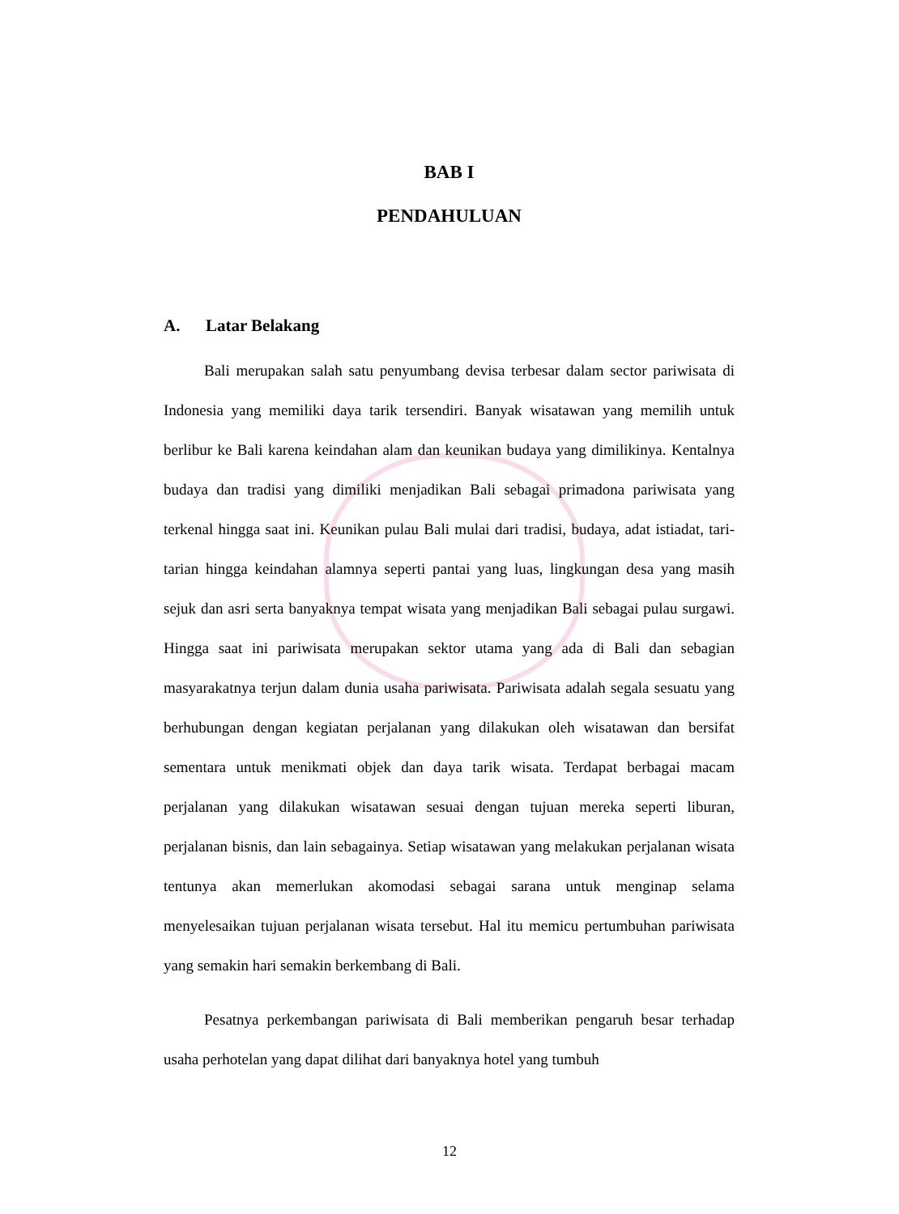BAB I
PENDAHULUAN
A. Latar Belakang
Bali merupakan salah satu penyumbang devisa terbesar dalam sector pariwisata di Indonesia yang memiliki daya tarik tersendiri. Banyak wisatawan yang memilih untuk berlibur ke Bali karena keindahan alam dan keunikan budaya yang dimilikinya. Kentalnya budaya dan tradisi yang dimiliki menjadikan Bali sebagai primadona pariwisata yang terkenal hingga saat ini. Keunikan pulau Bali mulai dari tradisi, budaya, adat istiadat, tari-tarian hingga keindahan alamnya seperti pantai yang luas, lingkungan desa yang masih sejuk dan asri serta banyaknya tempat wisata yang menjadikan Bali sebagai pulau surgawi. Hingga saat ini pariwisata merupakan sektor utama yang ada di Bali dan sebagian masyarakatnya terjun dalam dunia usaha pariwisata. Pariwisata adalah segala sesuatu yang berhubungan dengan kegiatan perjalanan yang dilakukan oleh wisatawan dan bersifat sementara untuk menikmati objek dan daya tarik wisata. Terdapat berbagai macam perjalanan yang dilakukan wisatawan sesuai dengan tujuan mereka seperti liburan, perjalanan bisnis, dan lain sebagainya. Setiap wisatawan yang melakukan perjalanan wisata tentunya akan memerlukan akomodasi sebagai sarana untuk menginap selama menyelesaikan tujuan perjalanan wisata tersebut. Hal itu memicu pertumbuhan pariwisata yang semakin hari semakin berkembang di Bali.
Pesatnya perkembangan pariwisata di Bali memberikan pengaruh besar terhadap usaha perhotelan yang dapat dilihat dari banyaknya hotel yang tumbuh
12